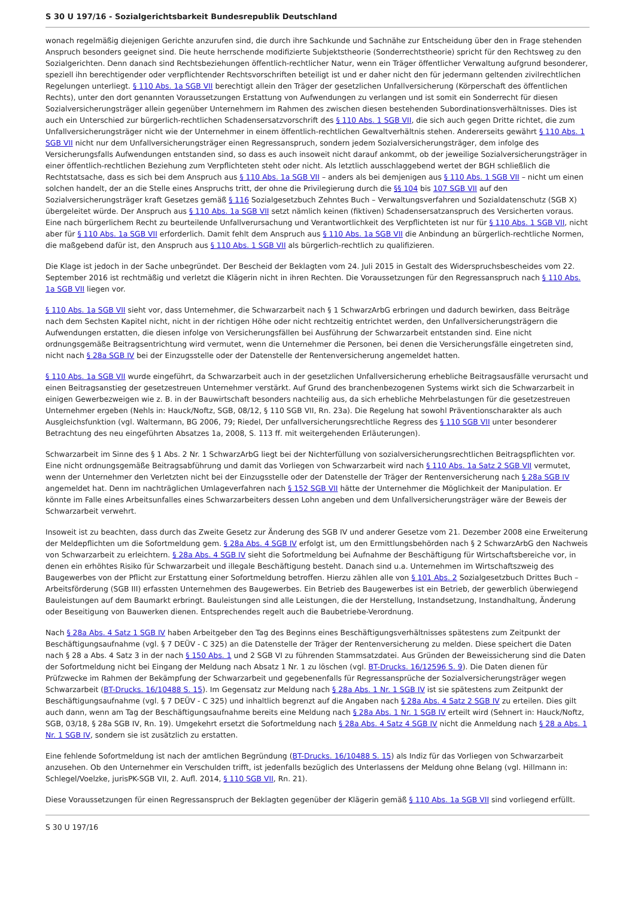S 30 U 197/16 - Sozialgerichtsbarkeit Bundesrepublik Deutschland
wonach regelmäßig diejenigen Gerichte anzurufen sind, die durch ihre Sachkunde und Sachnähe zur Entscheidung über den in Frage stehenden Anspruch besonders geeignet sind. Die heute herrschende modifizierte Subjektstheorie (Sonderrechtstheorie) spricht für den Rechtsweg zu den Sozialgerichten. Denn danach sind Rechtsbeziehungen öffentlich-rechtlicher Natur, wenn ein Träger öffentlicher Verwaltung aufgrund besonderer, speziell ihn berechtigender oder verpflichtender Rechtsvorschriften beteiligt ist und er daher nicht den für jedermann geltenden zivilrechtlichen Regelungen unterliegt. § 110 Abs. 1a SGB VII berechtigt allein den Träger der gesetzlichen Unfallversicherung (Körperschaft des öffentlichen Rechts), unter den dort genannten Voraussetzungen Erstattung von Aufwendungen zu verlangen und ist somit ein Sonderrecht für diesen Sozialversicherungsträger allein gegenüber Unternehmern im Rahmen des zwischen diesen bestehenden Subordinationsverhältnisses. Dies ist auch ein Unterschied zur bürgerlich-rechtlichen Schadensersatzvorschrift des § 110 Abs. 1 SGB VII, die sich auch gegen Dritte richtet, die zum Unfallversicherungsträger nicht wie der Unternehmer in einem öffentlich-rechtlichen Gewaltverhältnis stehen. Andererseits gewährt § 110 Abs. 1 SGB VII nicht nur dem Unfallversicherungsträger einen Regressanspruch, sondern jedem Sozialversicherungsträger, dem infolge des Versicherungsfalls Aufwendungen entstanden sind, so dass es auch insoweit nicht darauf ankommt, ob der jeweilige Sozialversicherungsträger in einer öffentlich-rechtlichen Beziehung zum Verpflichteten steht oder nicht. Als letztlich ausschlaggebend wertet der BGH schließlich die Rechtstatsache, dass es sich bei dem Anspruch aus § 110 Abs. 1a SGB VII – anders als bei demjenigen aus § 110 Abs. 1 SGB VII – nicht um einen solchen handelt, der an die Stelle eines Anspruchs tritt, der ohne die Privilegierung durch die §§ 104 bis 107 SGB VII auf den Sozialversicherungsträger kraft Gesetzes gemäß § 116 Sozialgesetzbuch Zehntes Buch – Verwaltungsverfahren und Sozialdatenschutz (SGB X) übergeleitet würde. Der Anspruch aus § 110 Abs. 1a SGB VII setzt nämlich keinen (fiktiven) Schadensersatzanspruch des Versicherten voraus. Eine nach bürgerlichem Recht zu beurteilende Unfallverursachung und Verantwortlichkeit des Verpflichteten ist nur für § 110 Abs. 1 SGB VII, nicht aber für § 110 Abs. 1a SGB VII erforderlich. Damit fehlt dem Anspruch aus § 110 Abs. 1a SGB VII die Anbindung an bürgerlich-rechtliche Normen, die maßgebend dafür ist, den Anspruch aus § 110 Abs. 1 SGB VII als bürgerlich-rechtlich zu qualifizieren.
Die Klage ist jedoch in der Sache unbegründet. Der Bescheid der Beklagten vom 24. Juli 2015 in Gestalt des Widerspruchsbescheides vom 22. September 2016 ist rechtmäßig und verletzt die Klägerin nicht in ihren Rechten. Die Voraussetzungen für den Regressanspruch nach § 110 Abs. 1a SGB VII liegen vor.
§ 110 Abs. 1a SGB VII sieht vor, dass Unternehmer, die Schwarzarbeit nach § 1 SchwarzArbG erbringen und dadurch bewirken, dass Beiträge nach dem Sechsten Kapitel nicht, nicht in der richtigen Höhe oder nicht rechtzeitig entrichtet werden, den Unfallversicherungsträgern die Aufwendungen erstatten, die diesen infolge von Versicherungsfällen bei Ausführung der Schwarzarbeit entstanden sind. Eine nicht ordnungsgemäße Beitragsentrichtung wird vermutet, wenn die Unternehmer die Personen, bei denen die Versicherungsfälle eingetreten sind, nicht nach § 28a SGB IV bei der Einzugsstelle oder der Datenstelle der Rentenversicherung angemeldet hatten.
§ 110 Abs. 1a SGB VII wurde eingeführt, da Schwarzarbeit auch in der gesetzlichen Unfallversicherung erhebliche Beitragsausfälle verursacht und einen Beitragsanstieg der gesetzestreuen Unternehmer verstärkt. Auf Grund des branchenbezogenen Systems wirkt sich die Schwarzarbeit in einigen Gewerbezweigen wie z. B. in der Bauwirtschaft besonders nachteilig aus, da sich erhebliche Mehrbelastungen für die gesetzestreuen Unternehmer ergeben (Nehls in: Hauck/Noftz, SGB, 08/12, § 110 SGB VII, Rn. 23a). Die Regelung hat sowohl Präventionscharakter als auch Ausgleichsfunktion (vgl. Waltermann, BG 2006, 79; Riedel, Der unfallversicherungsrechtliche Regress des § 110 SGB VII unter besonderer Betrachtung des neu eingeführten Absatzes 1a, 2008, S. 113 ff. mit weitergehenden Erläuterungen).
Schwarzarbeit im Sinne des § 1 Abs. 2 Nr. 1 SchwarzArbG liegt bei der Nichterfüllung von sozialversicherungsrechtlichen Beitragspflichten vor. Eine nicht ordnungsgemäße Beitragsabführung und damit das Vorliegen von Schwarzarbeit wird nach § 110 Abs. 1a Satz 2 SGB VII vermutet, wenn der Unternehmer den Verletzten nicht bei der Einzugsstelle oder der Datenstelle der Träger der Rentenversicherung nach § 28a SGB IV angemeldet hat. Denn im nachträglichen Umlageverfahren nach § 152 SGB VII hätte der Unternehmer die Möglichkeit der Manipulation. Er könnte im Falle eines Arbeitsunfalles eines Schwarzarbeiters dessen Lohn angeben und dem Unfallversicherungsträger wäre der Beweis der Schwarzarbeit verwehrt.
Insoweit ist zu beachten, dass durch das Zweite Gesetz zur Änderung des SGB IV und anderer Gesetze vom 21. Dezember 2008 eine Erweiterung der Meldepflichten um die Sofortmeldung gem. § 28a Abs. 4 SGB IV erfolgt ist, um den Ermittlungsbehörden nach § 2 SchwarzArbG den Nachweis von Schwarzarbeit zu erleichtern. § 28a Abs. 4 SGB IV sieht die Sofortmeldung bei Aufnahme der Beschäftigung für Wirtschaftsbereiche vor, in denen ein erhöhtes Risiko für Schwarzarbeit und illegale Beschäftigung besteht. Danach sind u.a. Unternehmen im Wirtschaftszweig des Baugewerbes von der Pflicht zur Erstattung einer Sofortmeldung betroffen. Hierzu zählen alle von § 101 Abs. 2 Sozialgesetzbuch Drittes Buch – Arbeitsförderung (SGB III) erfassten Unternehmen des Baugewerbes. Ein Betrieb des Baugewerbes ist ein Betrieb, der gewerblich überwiegend Bauleistungen auf dem Baumarkt erbringt. Bauleistungen sind alle Leistungen, die der Herstellung, Instandsetzung, Instandhaltung, Änderung oder Beseitigung von Bauwerken dienen. Entsprechendes regelt auch die Baubetriebe-Verordnung.
Nach § 28a Abs. 4 Satz 1 SGB IV haben Arbeitgeber den Tag des Beginns eines Beschäftigungsverhältnisses spätestens zum Zeitpunkt der Beschäftigungsaufnahme (vgl. § 7 DEÜV - C 325) an die Datenstelle der Träger der Rentenversicherung zu melden. Diese speichert die Daten nach § 28 a Abs. 4 Satz 3 in der nach § 150 Abs. 1 und 2 SGB VI zu führenden Stammsatzdatei. Aus Gründen der Beweissicherung sind die Daten der Sofortmeldung nicht bei Eingang der Meldung nach Absatz 1 Nr. 1 zu löschen (vgl. BT-Drucks. 16/12596 S. 9). Die Daten dienen für Prüfzwecke im Rahmen der Bekämpfung der Schwarzarbeit und gegebenenfalls für Regressansprüche der Sozialversicherungsträger wegen Schwarzarbeit (BT-Drucks. 16/10488 S. 15). Im Gegensatz zur Meldung nach § 28a Abs. 1 Nr. 1 SGB IV ist sie spätestens zum Zeitpunkt der Beschäftigungsaufnahme (vgl. § 7 DEÜV - C 325) und inhaltlich begrenzt auf die Angaben nach § 28a Abs. 4 Satz 2 SGB IV zu erteilen. Dies gilt auch dann, wenn am Tag der Beschäftigungsaufnahme bereits eine Meldung nach § 28a Abs. 1 Nr. 1 SGB IV erteilt wird (Sehnert in: Hauck/Noftz, SGB, 03/18, § 28a SGB IV, Rn. 19). Umgekehrt ersetzt die Sofortmeldung nach § 28a Abs. 4 Satz 4 SGB IV nicht die Anmeldung nach § 28 a Abs. 1 Nr. 1 SGB IV, sondern sie ist zusätzlich zu erstatten.
Eine fehlende Sofortmeldung ist nach der amtlichen Begründung (BT-Drucks. 16/10488 S. 15) als Indiz für das Vorliegen von Schwarzarbeit anzusehen. Ob den Unternehmer ein Verschulden trifft, ist jedenfalls bezüglich des Unterlassens der Meldung ohne Belang (vgl. Hillmann in: Schlegel/Voelzke, jurisPK-SGB VII, 2. Aufl. 2014, § 110 SGB VII, Rn. 21).
Diese Voraussetzungen für einen Regressanspruch der Beklagten gegenüber der Klägerin gemäß § 110 Abs. 1a SGB VII sind vorliegend erfüllt.
S 30 U 197/16